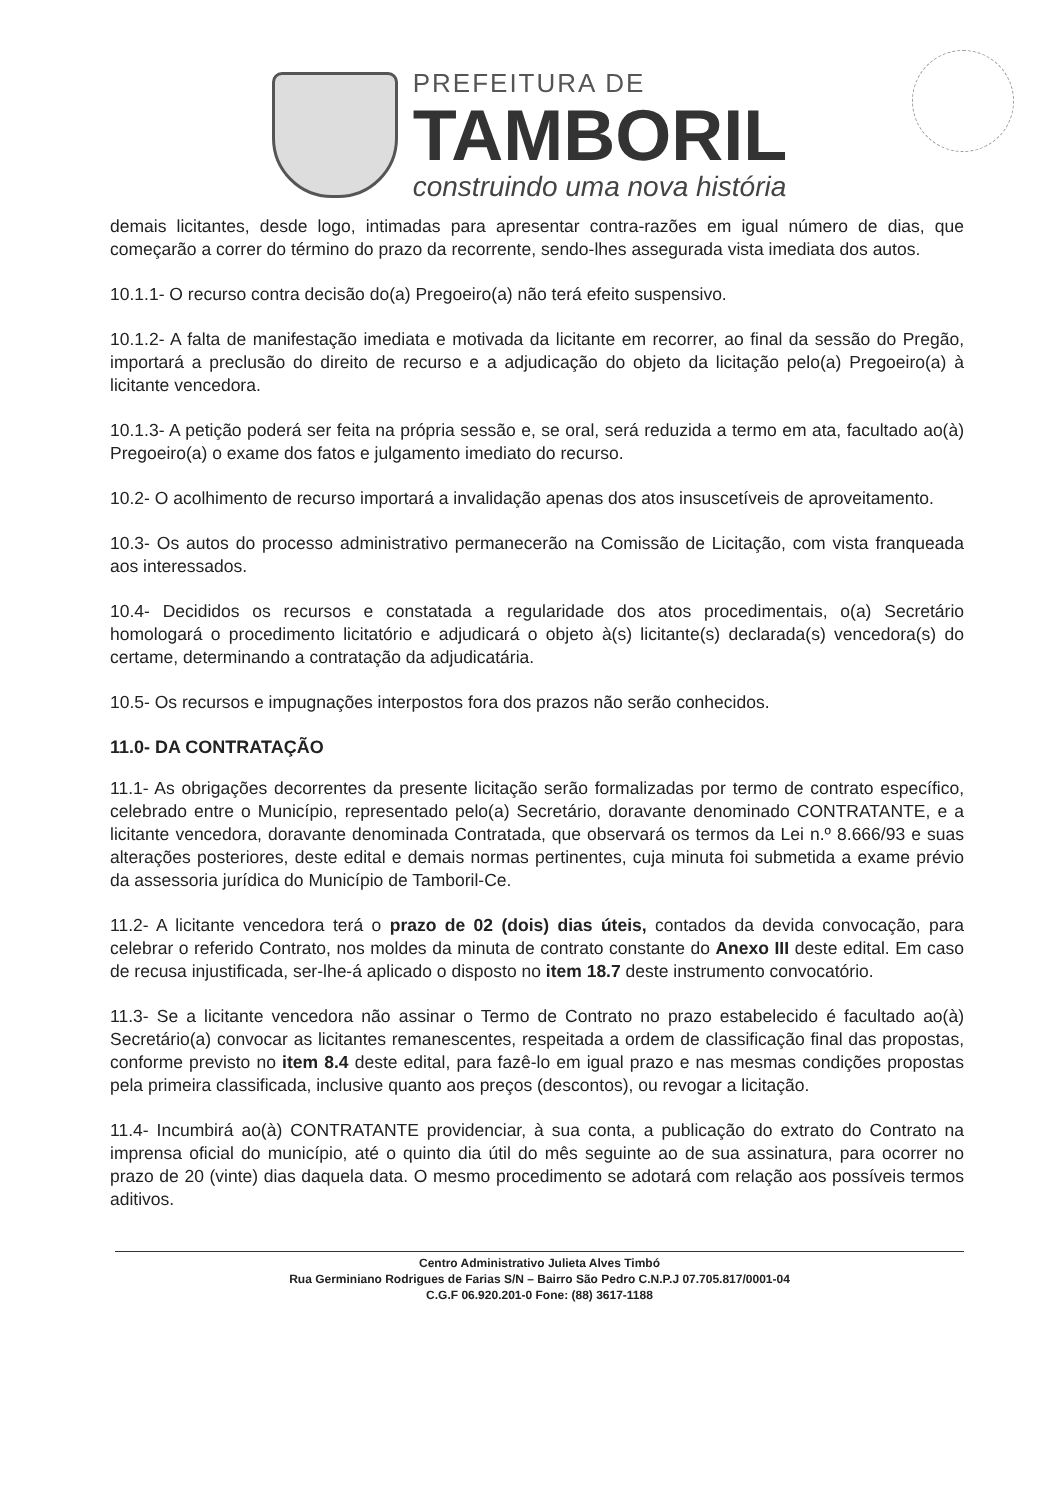PREFEITURA DE
TAMBORIL
construindo uma nova história
demais licitantes, desde logo, intimadas para apresentar contra-razões em igual número de dias, que começarão a correr do término do prazo da recorrente, sendo-lhes assegurada vista imediata dos autos.
10.1.1- O recurso contra decisão do(a) Pregoeiro(a) não terá efeito suspensivo.
10.1.2- A falta de manifestação imediata e motivada da licitante em recorrer, ao final da sessão do Pregão, importará a preclusão do direito de recurso e a adjudicação do objeto da licitação pelo(a) Pregoeiro(a) à licitante vencedora.
10.1.3- A petição poderá ser feita na própria sessão e, se oral, será reduzida a termo em ata, facultado ao(à) Pregoeiro(a) o exame dos fatos e julgamento imediato do recurso.
10.2- O acolhimento de recurso importará a invalidação apenas dos atos insuscetíveis de aproveitamento.
10.3- Os autos do processo administrativo permanecerão na Comissão de Licitação, com vista franqueada aos interessados.
10.4- Decididos os recursos e constatada a regularidade dos atos procedimentais, o(a) Secretário homologará o procedimento licitatório e adjudicará o objeto à(s) licitante(s) declarada(s) vencedora(s) do certame, determinando a contratação da adjudicatária.
10.5- Os recursos e impugnações interpostos fora dos prazos não serão conhecidos.
11.0- DA CONTRATAÇÃO
11.1- As obrigações decorrentes da presente licitação serão formalizadas por termo de contrato específico, celebrado entre o Município, representado pelo(a) Secretário, doravante denominado CONTRATANTE, e a licitante vencedora, doravante denominada Contratada, que observará os termos da Lei n.º 8.666/93 e suas alterações posteriores, deste edital e demais normas pertinentes, cuja minuta foi submetida a exame prévio da assessoria jurídica do Município de Tamboril-Ce.
11.2- A licitante vencedora terá o prazo de 02 (dois) dias úteis, contados da devida convocação, para celebrar o referido Contrato, nos moldes da minuta de contrato constante do Anexo III deste edital. Em caso de recusa injustificada, ser-lhe-á aplicado o disposto no item 18.7 deste instrumento convocatório.
11.3- Se a licitante vencedora não assinar o Termo de Contrato no prazo estabelecido é facultado ao(à) Secretário(a) convocar as licitantes remanescentes, respeitada a ordem de classificação final das propostas, conforme previsto no item 8.4 deste edital, para fazê-lo em igual prazo e nas mesmas condições propostas pela primeira classificada, inclusive quanto aos preços (descontos), ou revogar a licitação.
11.4- Incumbirá ao(à) CONTRATANTE providenciar, à sua conta, a publicação do extrato do Contrato na imprensa oficial do município, até o quinto dia útil do mês seguinte ao de sua assinatura, para ocorrer no prazo de 20 (vinte) dias daquela data. O mesmo procedimento se adotará com relação aos possíveis termos aditivos.
Centro Administrativo Julieta Alves Timbó
Rua Germiniano Rodrigues de Farias S/N – Bairro São Pedro C.N.P.J 07.705.817/0001-04
C.G.F 06.920.201-0 Fone: (88) 3617-1188